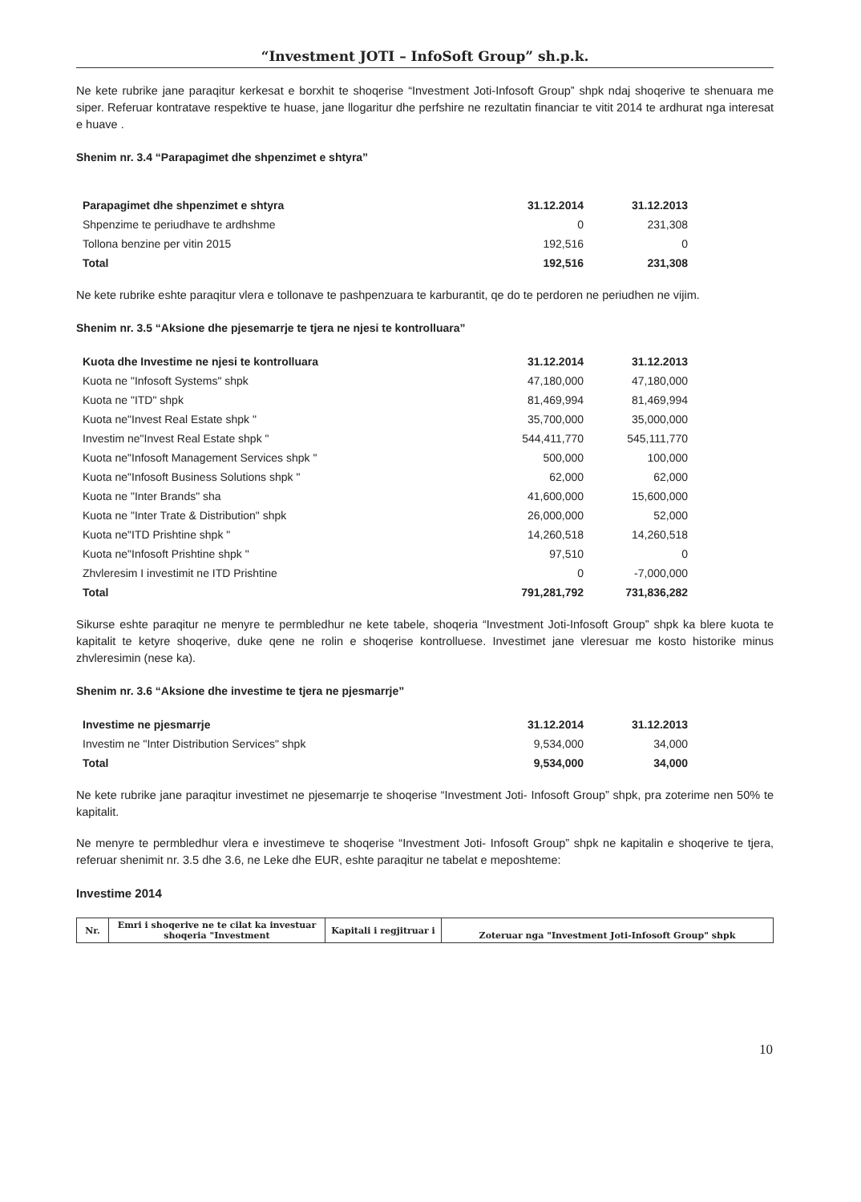“Investment JOTI – InfoSoft Group” sh.p.k.
Ne kete rubrike jane paraqitur kerkesat e borxhit te shoqerise “Investment Joti-Infosoft Group” shpk ndaj shoqerive te shenuara me siper. Referuar kontratave respektive te huase, jane llogaritur dhe perfshire ne rezultatin financiar te vitit 2014 te ardhurat nga interesat e huave .
Shenim nr. 3.4 “Parapagimet dhe shpenzimet e shtyra”
| Parapagimet dhe shpenzimet e shtyra | 31.12.2014 | 31.12.2013 |
| --- | --- | --- |
| Shpenzime te periudhave te ardhshme | 0 | 231,308 |
| Tollona benzine per vitin 2015 | 192,516 | 0 |
| Total | 192,516 | 231,308 |
Ne kete rubrike eshte paraqitur vlera e tollonave te pashpenzuara te karburantit, qe do te perdoren ne periudhen ne vijim.
Shenim nr. 3.5 “Aksione dhe pjesemarrje te tjera ne njesi te kontrolluara”
| Kuota dhe Investime ne njesi te kontrolluara | 31.12.2014 | 31.12.2013 |
| --- | --- | --- |
| Kuota ne "Infosoft Systems" shpk | 47,180,000 | 47,180,000 |
| Kuota ne "ITD" shpk | 81,469,994 | 81,469,994 |
| Kuota ne"Invest Real Estate shpk " | 35,700,000 | 35,000,000 |
| Investim ne"Invest Real Estate shpk " | 544,411,770 | 545,111,770 |
| Kuota ne"Infosoft Management Services shpk " | 500,000 | 100,000 |
| Kuota ne"Infosoft Business Solutions shpk " | 62,000 | 62,000 |
| Kuota ne "Inter Brands" sha | 41,600,000 | 15,600,000 |
| Kuota ne "Inter Trate & Distribution" shpk | 26,000,000 | 52,000 |
| Kuota ne"ITD Prishtine shpk " | 14,260,518 | 14,260,518 |
| Kuota ne"Infosoft Prishtine shpk " | 97,510 | 0 |
| Zhvleresim I investimit ne ITD Prishtine | 0 | -7,000,000 |
| Total | 791,281,792 | 731,836,282 |
Sikurse eshte paraqitur ne menyre te permbledhur ne kete tabele, shoqeria “Investment Joti-Infosoft Group” shpk ka blere kuota te kapitalit te ketyre shoqerive, duke qene ne rolin e shoqerise kontrolluese. Investimet jane vleresuar me kosto historike minus zhvleresimin (nese ka).
Shenim nr. 3.6 “Aksione dhe investime te tjera ne pjesmarrje”
| Investime ne pjesmarrje | 31.12.2014 | 31.12.2013 |
| --- | --- | --- |
| Investim ne "Inter Distribution Services" shpk | 9,534,000 | 34,000 |
| Total | 9,534,000 | 34,000 |
Ne kete rubrike jane paraqitur investimet ne pjesemarrje te shoqerise “Investment Joti- Infosoft Group” shpk, pra zoterime nen 50% te kapitalit.
Ne menyre te permbledhur vlera e investimeve te shoqerise “Investment Joti- Infosoft Group” shpk ne kapitalin e shoqerive te tjera, referuar shenimit nr. 3.5 dhe 3.6, ne Leke dhe EUR, eshte paraqitur ne tabelat e meposhteme:
Investime 2014
| Nr. | Emri i shoqerive ne te cilat ka investuar shoqeria "Investment | Kapitali i regjitruar i | Zoteruar nga "Investment Joti-Infosoft Group" shpk |
| --- | --- | --- | --- |
10